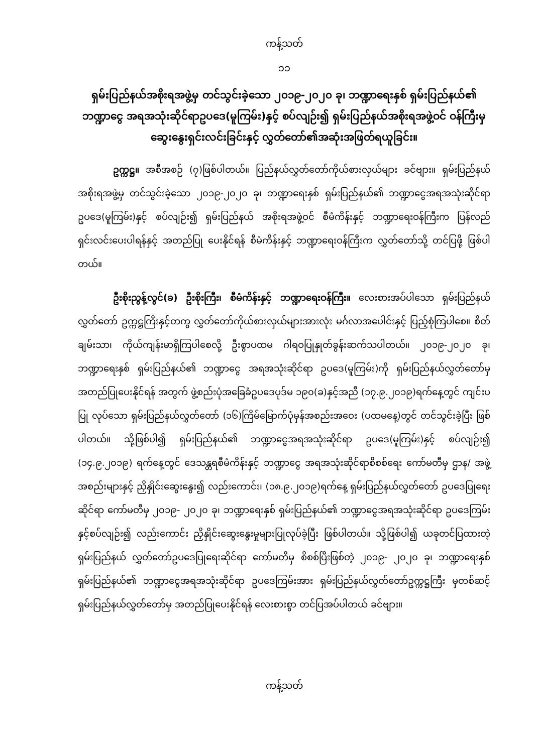ကန့်သတ်
၁၁
ရှမ်းပြည်နယ်အစိုးရအဖွဲ့မှ တင်သွင်းခဲ့သော ၂၀၁၉-၂၀၂၀ ခု၊ ဘဏ္ဍာရေးနှစ် ရှမ်းပြည်နယ်၏ ဘဏ္ဍာငွေ အရအသုံးဆိုင်ရာဥပဒေ(မူကြမ်း)နှင့် စပ်လျဉ်း၍ ရှမ်းပြည်နယ်အစိုးရအဖွဲ့ဝင် ဝန်ကြီးမှ ဆွေးနွေးရှင်းလင်းခြင်းနှင့် လွှတ်တော်၏အဆုံးအဖြတ်ရယူခြင်း။
ဥက္ကဋ္ဌ။ အစီအစဉ် (၇)ဖြစ်ပါတယ်။ ပြည်နယ်လွှတ်တော်ကိုယ်စားလှယ်များ ခင်ဗျား။ ရှမ်းပြည်နယ်အစိုးရအဖွဲ့မှ တင်သွင်းခဲ့သော ၂၀၁၉-၂၀၂၀ ခု၊ ဘဏ္ဍာရေးနှစ် ရှမ်းပြည်နယ်၏ ဘဏ္ဍာငွေအရအသုံးဆိုင်ရာ ဥပဒေ(မူကြမ်း)နှင့် စပ်လျဉ်း၍ ရှမ်းပြည်နယ် အစိုးရအဖွဲ့ဝင် စီမံကိန်းနှင့် ဘဏ္ဍာရေးဝန်ကြီးက ပြန်လည်ရှင်းလင်းပေးပါရန်နှင့် အတည်ပြု ပေးနိုင်ရန် စီမံကိန်းနှင့် ဘဏ္ဍာရေးဝန်ကြီးက လွှတ်တော်သို့ တင်ပြဖို့ ဖြစ်ပါတယ်။
ဦးစိုးညွန့်လွင်(ခ) ဦးစိုးကြီး၊ စီမံကိန်းနှင့် ဘဏ္ဍာရေးဝန်ကြီး။ လေးစားအပ်ပါသော ရှမ်းပြည်နယ်လွှတ်တော် ဥက္ကဋ္ဌကြီးနှင့်တကွ လွှတ်တော်ကိုယ်စားလှယ်များအားလုံး မင်္ဂလာအပေါင်းနှင့် ပြည့်စုံကြပါစေ။ စိတ်ချမ်းသာ၊ ကိုယ်ကျန်းမာရှိကြပါစေလို့ ဦးစွာပထမ ဂါရဝပြုနှုတ်ခွန်းဆက်သပါတယ်။ ၂၀၁၉-၂၀၂၀ ခု၊ ဘဏ္ဍာရေးနှစ် ရှမ်းပြည်နယ်၏ ဘဏ္ဍာငွေ အရအသုံးဆိုင်ရာ ဥပဒေ(မူကြမ်း)ကို ရှမ်းပြည်နယ်လွှတ်တော်မှ အတည်ပြုပေးနိုင်ရန် အတွက် ဖွဲ့စည်းပုံအခြေခံဥပဒေပုဒ်မ ၁၉၀(ခ)နှင့်အညီ (၁၇.၉.၂၀၁၉)ရက်နေ့တွင် ကျင်းပပြု လုပ်သော ရှမ်းပြည်နယ်လွှတ်တော် (၁၆)ကြိမ်မြောက်ပုံမှန်အစည်းအဝေး (ပထမနေ့)တွင် တင်သွင်းခဲ့ပြီး ဖြစ်ပါတယ်။ သို့ဖြစ်ပါ၍ ရှမ်းပြည်နယ်၏ ဘဏ္ဍာငွေအရအသုံးဆိုင်ရာ ဥပဒေ(မူကြမ်း)နှင့် စပ်လျဉ်း၍ (၁၄.၉.၂၀၁၉) ရက်နေ့တွင် ဒေသန္တရစီမံကိန်းနှင့် ဘဏ္ဍာငွေ အရအသုံးဆိုင်ရာစိစစ်ရေး ကော်မတီမှ ဌာန/ အဖွဲ့အစည်းများနှင့် ညှိနှိုင်းဆွေးနွေး၍ လည်းကောင်း၊ (၁၈.၉.၂၀၁၉)ရက်နေ့ ရှမ်းပြည်နယ်လွှတ်တော် ဥပဒေပြုရေးဆိုင်ရာ ကော်မတီမှ ၂၀၁၉- ၂၀၂၀ ခု၊ ဘဏ္ဍာရေးနှစ် ရှမ်းပြည်နယ်၏ ဘဏ္ဍာငွေအရအသုံးဆိုင်ရာ ဥပဒေကြမ်းနှင့်စပ်လျဉ်း၍ လည်းကောင်း ညှိနှိုင်းဆွေးနွေးမှုများပြုလုပ်ခဲ့ပြီး ဖြစ်ပါတယ်။ သို့ဖြစ်ပါ၍ ယခုတင်ပြထားတဲ့ ရှမ်းပြည်နယ် လွှတ်တော်ဥပဒေပြုရေးဆိုင်ရာ ကော်မတီမှ စိစစ်ပြီးဖြစ်တဲ့ ၂၀၁၉- ၂၀၂၀ ခု၊ ဘဏ္ဍာရေးနှစ် ရှမ်းပြည်နယ်၏ ဘဏ္ဍာငွေအရအသုံးဆိုင်ရာ ဥပဒေကြမ်းအား ရှမ်းပြည်နယ်လွှတ်တော်ဥက္ကဋ္ဌကြီး မှတစ်ဆင့် ရှမ်းပြည်နယ်လွှတ်တော်မှ အတည်ပြုပေးနိုင်ရန် လေးစားစွာ တင်ပြအပ်ပါတယ် ခင်ဗျား။
ကန့်သတ်